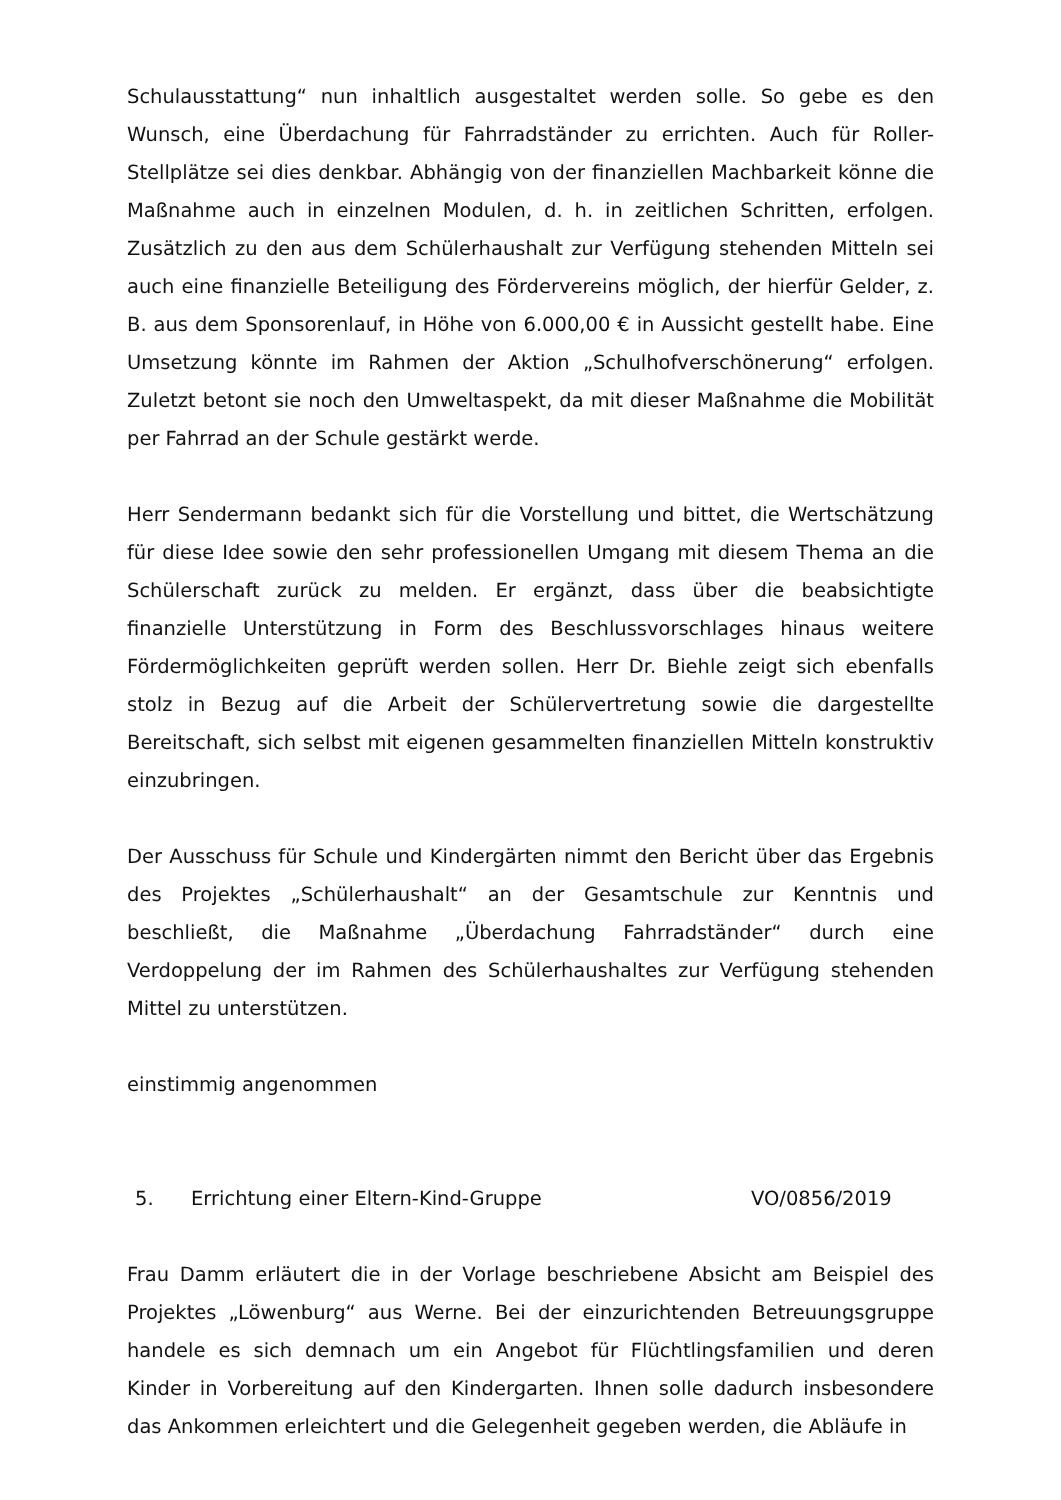Schulausstattung“ nun inhaltlich ausgestaltet werden solle. So gebe es den Wunsch, eine Überdachung für Fahrradständer zu errichten. Auch für Roller-Stellplätze sei dies denkbar. Abhängig von der finanziellen Machbarkeit könne die Maßnahme auch in einzelnen Modulen, d. h. in zeitlichen Schritten, erfolgen. Zusätzlich zu den aus dem Schülerhaushalt zur Verfügung stehenden Mitteln sei auch eine finanzielle Beteiligung des Fördervereins möglich, der hierfür Gelder, z. B. aus dem Sponsorenlauf, in Höhe von 6.000,00 € in Aussicht gestellt habe. Eine Umsetzung könnte im Rahmen der Aktion „Schulhofverschönerung“ erfolgen. Zuletzt betont sie noch den Umweltaspekt, da mit dieser Maßnahme die Mobilität per Fahrrad an der Schule gestärkt werde.
Herr Sendermann bedankt sich für die Vorstellung und bittet, die Wertschätzung für diese Idee sowie den sehr professionellen Umgang mit diesem Thema an die Schülerschaft zurück zu melden. Er ergänzt, dass über die beabsichtigte finanzielle Unterstützung in Form des Beschlussvorschlages hinaus weitere Fördermöglichkeiten geprüft werden sollen. Herr Dr. Biehle zeigt sich ebenfalls stolz in Bezug auf die Arbeit der Schülervertretung sowie die dargestellte Bereitschaft, sich selbst mit eigenen gesammelten finanziellen Mitteln konstruktiv einzubringen.
Der Ausschuss für Schule und Kindergärten nimmt den Bericht über das Ergebnis des Projektes „Schülerhaushalt“ an der Gesamtschule zur Kenntnis und beschließt, die Maßnahme „Überdachung Fahrradständer“ durch eine Verdoppelung der im Rahmen des Schülerhaushaltes zur Verfügung stehenden Mittel zu unterstützen.
einstimmig angenommen
5. Errichtung einer Eltern-Kind-Gruppe VO/0856/2019
Frau Damm erläutert die in der Vorlage beschriebene Absicht am Beispiel des Projektes „Löwenburg“ aus Werne. Bei der einzurichtenden Betreuungsgruppe handele es sich demnach um ein Angebot für Flüchtlingsfamilien und deren Kinder in Vorbereitung auf den Kindergarten. Ihnen solle dadurch insbesondere das Ankommen erleichtert und die Gelegenheit gegeben werden, die Abläufe in